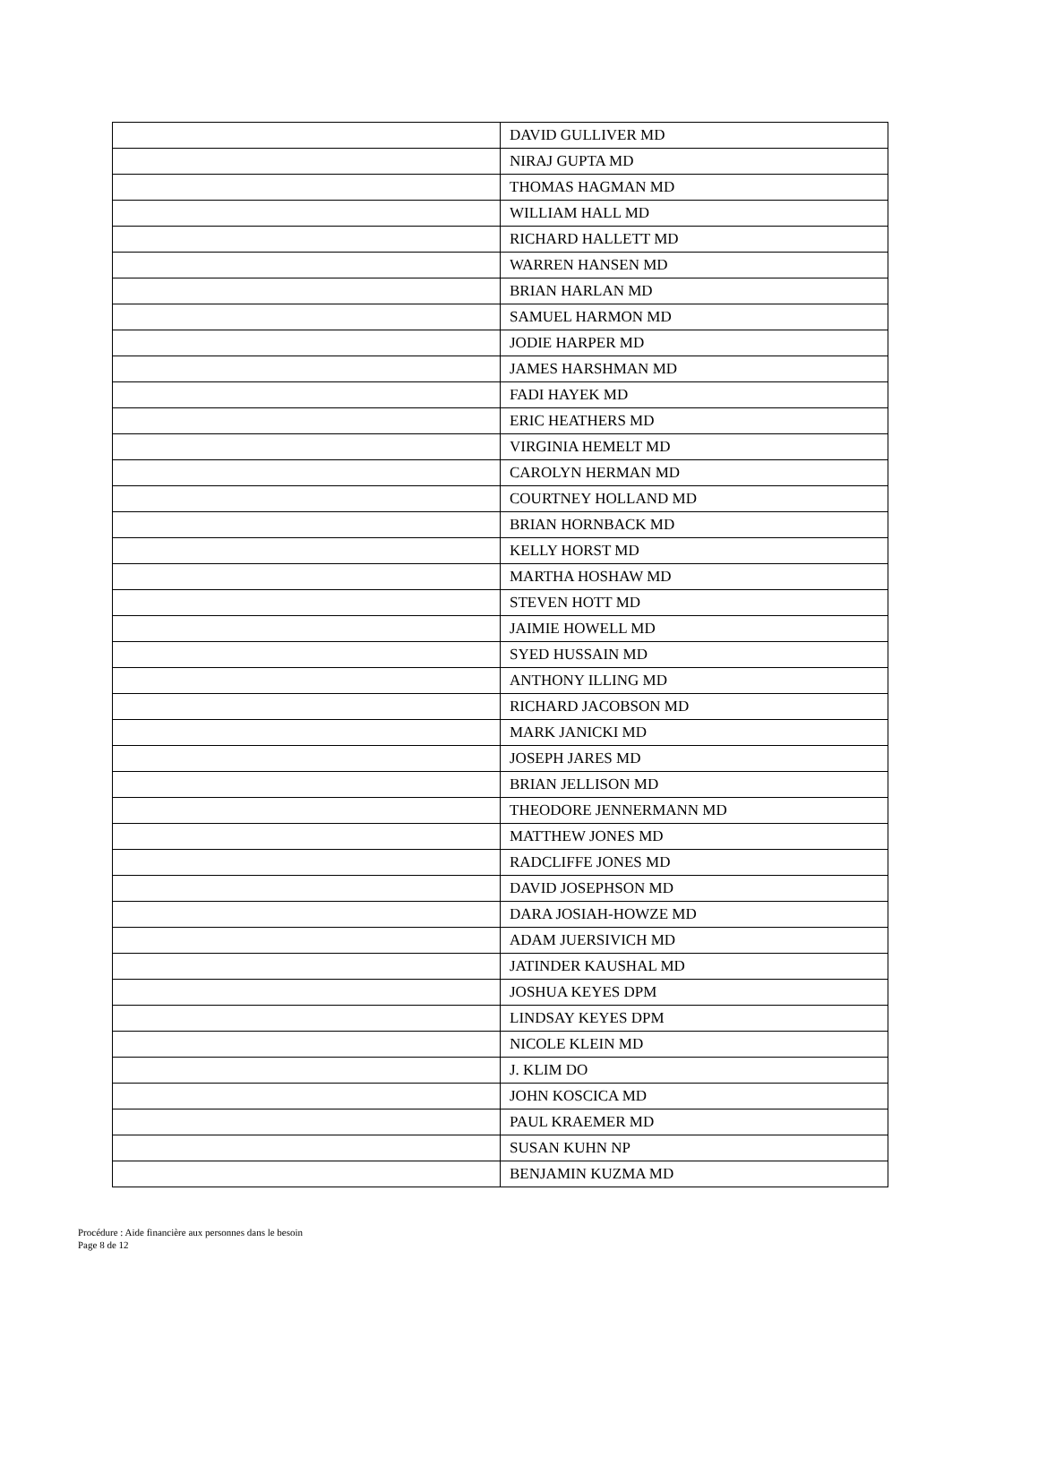| | DAVID GULLIVER MD |
| | NIRAJ GUPTA MD |
| | THOMAS HAGMAN MD |
| | WILLIAM HALL MD |
| | RICHARD HALLETT MD |
| | WARREN HANSEN MD |
| | BRIAN HARLAN MD |
| | SAMUEL HARMON MD |
| | JODIE HARPER MD |
| | JAMES HARSHMAN MD |
| | FADI HAYEK MD |
| | ERIC HEATHERS MD |
| | VIRGINIA HEMELT MD |
| | CAROLYN HERMAN MD |
| | COURTNEY HOLLAND MD |
| | BRIAN HORNBACK MD |
| | KELLY HORST MD |
| | MARTHA HOSHAW MD |
| | STEVEN HOTT MD |
| | JAIMIE HOWELL MD |
| | SYED HUSSAIN MD |
| | ANTHONY ILLING MD |
| | RICHARD JACOBSON MD |
| | MARK JANICKI MD |
| | JOSEPH JARES MD |
| | BRIAN JELLISON MD |
| | THEODORE JENNERMANN MD |
| | MATTHEW JONES MD |
| | RADCLIFFE JONES MD |
| | DAVID JOSEPHSON MD |
| | DARA JOSIAH-HOWZE MD |
| | ADAM JUERSIVICH MD |
| | JATINDER KAUSHAL MD |
| | JOSHUA KEYES DPM |
| | LINDSAY KEYES DPM |
| | NICOLE KLEIN MD |
| | J. KLIM DO |
| | JOHN KOSCICA MD |
| | PAUL KRAEMER MD |
| | SUSAN KUHN NP |
| | BENJAMIN KUZMA MD |
Procédure : Aide financière aux personnes dans le besoin
Page 8 de 12